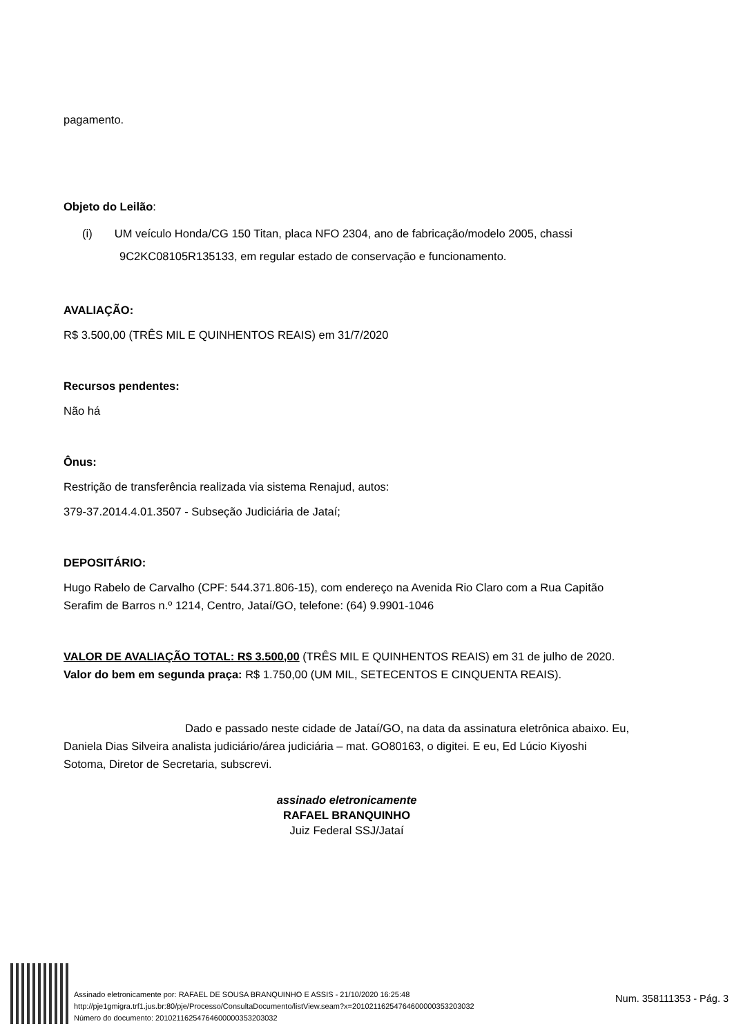pagamento.
Objeto do Leilão:
(i) UM veículo Honda/CG 150 Titan, placa NFO 2304, ano de fabricação/modelo 2005, chassi 9C2KC08105R135133, em regular estado de conservação e funcionamento.
AVALIAÇÃO:
R$ 3.500,00 (TRÊS MIL E QUINHENTOS REAIS) em 31/7/2020
Recursos pendentes:
Não há
Ônus:
Restrição de transferência realizada via sistema Renajud, autos:
379-37.2014.4.01.3507 - Subseção Judiciária de Jataí;
DEPOSITÁRIO:
Hugo Rabelo de Carvalho (CPF: 544.371.806-15), com endereço na Avenida Rio Claro com a Rua Capitão Serafim de Barros n.º 1214, Centro, Jataí/GO, telefone: (64) 9.9901-1046
VALOR DE AVALIAÇÃO TOTAL: R$ 3.500,00 (TRÊS MIL E QUINHENTOS REAIS) em 31 de julho de 2020. Valor do bem em segunda praça: R$ 1.750,00 (UM MIL, SETECENTOS E CINQUENTA REAIS).
Dado e passado neste cidade de Jataí/GO, na data da assinatura eletrônica abaixo. Eu, Daniela Dias Silveira analista judiciário/área judiciária – mat. GO80163, o digitei. E eu, Ed Lúcio Kiyoshi Sotoma, Diretor de Secretaria, subscrevi.
assinado eletronicamente
RAFAEL BRANQUINHO
Juiz Federal SSJ/Jataí
Assinado eletronicamente por: RAFAEL DE SOUSA BRANQUINHO E ASSIS - 21/10/2020 16:25:48
http://pje1gmigra.trf1.jus.br:80/pje/Processo/ConsultaDocumento/listView.seam?x=20102116254764600000353203032
Número do documento: 20102116254764600000353203032
Num. 358111353 - Pág. 3